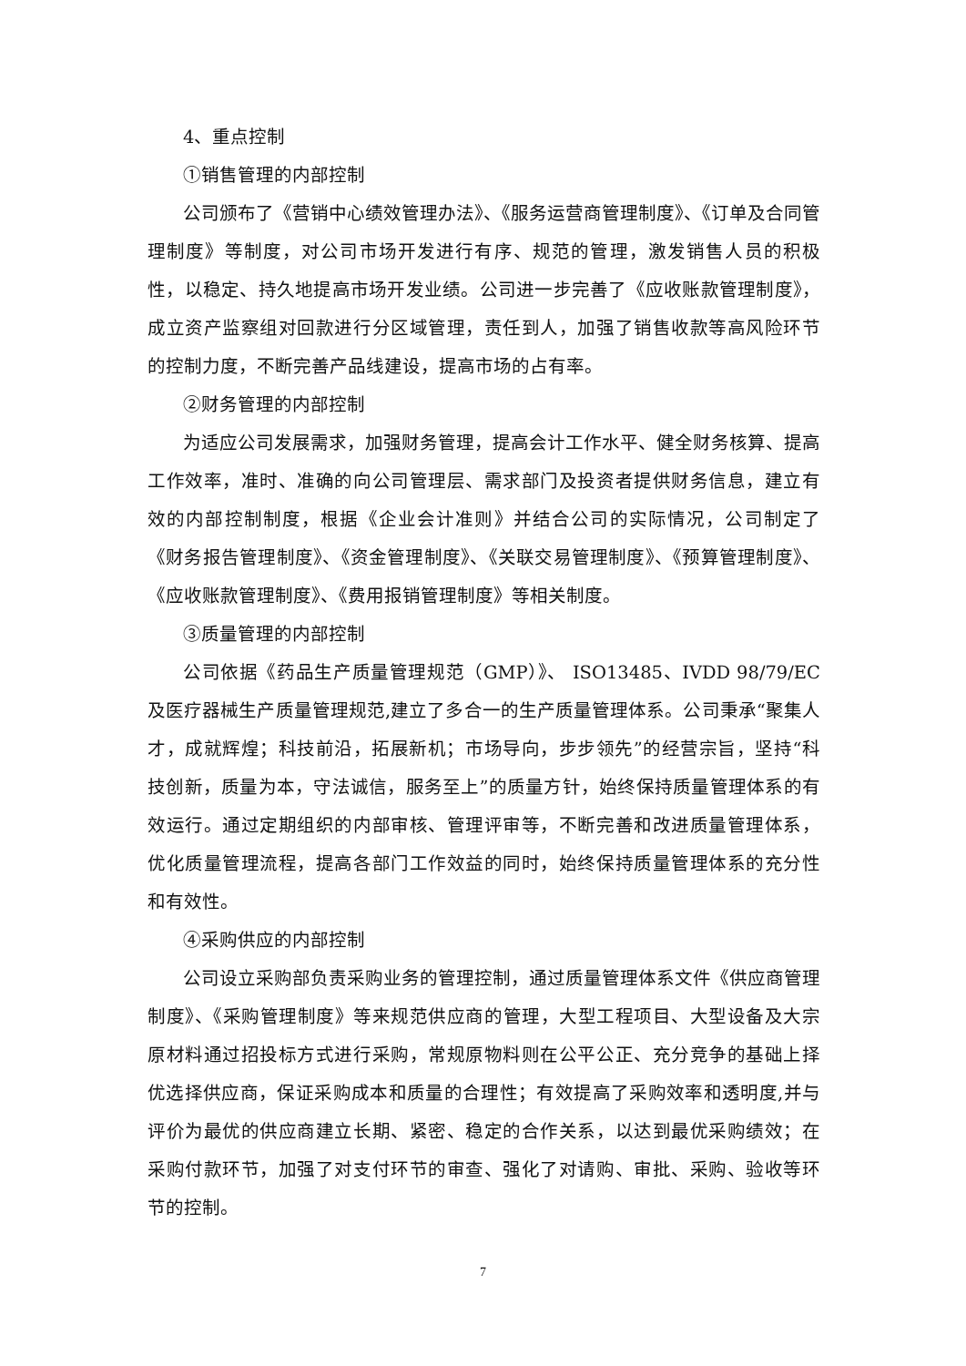4、重点控制
①销售管理的内部控制
公司颁布了《营销中心绩效管理办法》、《服务运营商管理制度》、《订单及合同管理制度》等制度，对公司市场开发进行有序、规范的管理，激发销售人员的积极性，以稳定、持久地提高市场开发业绩。公司进一步完善了《应收账款管理制度》，成立资产监察组对回款进行分区域管理，责任到人，加强了销售收款等高风险环节的控制力度，不断完善产品线建设，提高市场的占有率。
②财务管理的内部控制
为适应公司发展需求，加强财务管理，提高会计工作水平、健全财务核算、提高工作效率，准时、准确的向公司管理层、需求部门及投资者提供财务信息，建立有效的内部控制制度，根据《企业会计准则》并结合公司的实际情况，公司制定了《财务报告管理制度》、《资金管理制度》、《关联交易管理制度》、《预算管理制度》、《应收账款管理制度》、《费用报销管理制度》等相关制度。
③质量管理的内部控制
公司依据《药品生产质量管理规范（GMP）》、 ISO13485、IVDD 98/79/EC 及医疗器械生产质量管理规范,建立了多合一的生产质量管理体系。公司秉承“聚集人才，成就辉煌；科技前沿，拓展新机；市场导向，步步领先”的经营宗旨，坚持“科技创新，质量为本，守法诚信，服务至上”的质量方针，始终保持质量管理体系的有效运行。通过定期组织的内部审核、管理评审等，不断完善和改进质量管理体系，优化质量管理流程，提高各部门工作效益的同时，始终保持质量管理体系的充分性和有效性。
④采购供应的内部控制
公司设立采购部负责采购业务的管理控制，通过质量管理体系文件《供应商管理制度》、《采购管理制度》等来规范供应商的管理，大型工程项目、大型设备及大宗原材料通过招投标方式进行采购，常规原物料则在公平公正、充分竞争的基础上择优选择供应商，保证采购成本和质量的合理性；有效提高了采购效率和透明度,并与评价为最优的供应商建立长期、紧密、稳定的合作关系，以达到最优采购绩效；在采购付款环节，加强了对支付环节的审查、强化了对请购、审批、采购、验收等环节的控制。
7